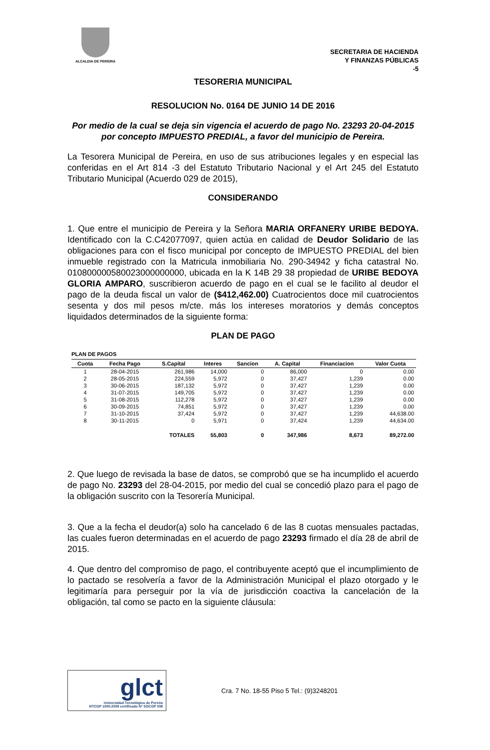ALCALDIA DE PEREIRA
SECRETARIA DE HACIENDA
Y FINANZAS PÚBLICAS
-5
TESORERIA MUNICIPAL
RESOLUCION No. 0164 DE JUNIO 14 DE 2016
Por medio de la cual se deja sin vigencia el acuerdo de pago No. 23293 20-04-2015 por concepto IMPUESTO PREDIAL, a favor del municipio de Pereira.
La Tesorera Municipal de Pereira, en uso de sus atribuciones legales y en especial las conferidas en el Art 814 -3 del Estatuto Tributario Nacional y el Art 245 del Estatuto Tributario Municipal (Acuerdo 029 de 2015),
CONSIDERANDO
1. Que entre el municipio de Pereira y la Señora MARIA ORFANERY URIBE BEDOYA. Identificado con la C.C42077097, quien actúa en calidad de Deudor Solidario de las obligaciones para con el fisco municipal por concepto de IMPUESTO PREDIAL del bien inmueble registrado con la Matricula inmobiliaria No. 290-34942 y ficha catastral No. 010800000580023000000000, ubicada en la K 14B 29 38 propiedad de URIBE BEDOYA GLORIA AMPARO, suscribieron acuerdo de pago en el cual se le facilito al deudor el pago de la deuda fiscal un valor de ($412,462.00) Cuatrocientos doce mil cuatrocientos sesenta y dos mil pesos m/cte. más los intereses moratorios y demás conceptos liquidados determinados de la siguiente forma:
PLAN DE PAGO
PLAN DE PAGOS
| Cuota | Fecha Pago | S.Capital | Interes | Sancion | A. Capital | Financiacion | Valor Cuota |
| --- | --- | --- | --- | --- | --- | --- | --- |
| 1 | 28-04-2015 | 261,986 | 14,000 | 0 | 86,000 | 0 | 0.00 |
| 2 | 28-05-2015 | 224,559 | 5,972 | 0 | 37,427 | 1,239 | 0.00 |
| 3 | 30-06-2015 | 187,132 | 5,972 | 0 | 37,427 | 1,239 | 0.00 |
| 4 | 31-07-2015 | 149,705 | 5,972 | 0 | 37,427 | 1,239 | 0.00 |
| 5 | 31-08-2015 | 112,278 | 5,972 | 0 | 37,427 | 1,239 | 0.00 |
| 6 | 30-09-2015 | 74,851 | 5,972 | 0 | 37,427 | 1,239 | 0.00 |
| 7 | 31-10-2015 | 37,424 | 5,972 | 0 | 37,427 | 1,239 | 44,638.00 |
| 8 | 30-11-2015 | 0 | 5,971 | 0 | 37,424 | 1,239 | 44,634.00 |
| | | TOTALES | 55,803 | 0 | 347,986 | 8,673 | 89,272.00 |
2. Que luego de revisada la base de datos, se comprobó que se ha incumplido el acuerdo de pago No. 23293 del 28-04-2015, por medio del cual se concedió plazo para el pago de la obligación suscrito con la Tesorería Municipal.
3. Que a la fecha el deudor(a) solo ha cancelado 6 de las 8 cuotas mensuales pactadas, las cuales fueron determinadas en el acuerdo de pago 23293 firmado el día 28 de abril de 2015.
4. Que dentro del compromiso de pago, el contribuyente aceptó que el incumplimiento de lo pactado se resolvería a favor de la Administración Municipal el plazo otorgado y le legitimaría para perseguir por la vía de jurisdicción coactiva la cancelación de la obligación, tal como se pacto en la siguiente cláusula:
glct
Universidad Tecnológica de Pereira
NTCGP 1000:2009 certificado Nº SGCGP 008
Cra. 7 No. 18-55 Piso 5 Tel.: (9)3248201